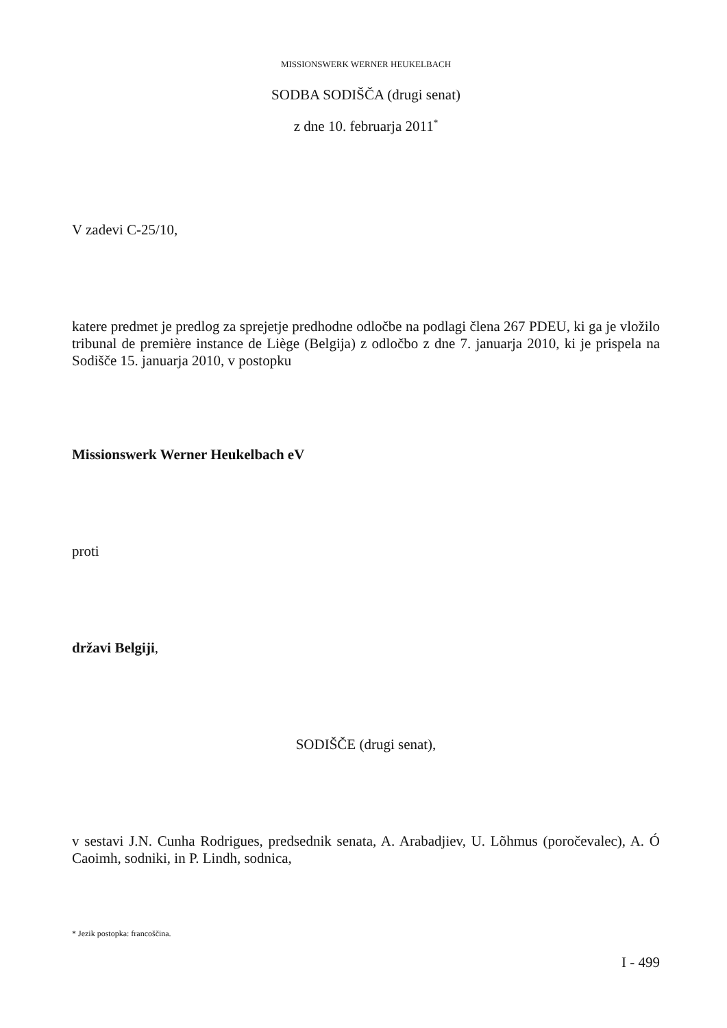MISSIONSWERK WERNER HEUKELBACH
SODBA SODIŠČA (drugi senat)
z dne 10. februarja 2011<sup>*</sup>
V zadevi C-25/10,
katere predmet je predlog za sprejetje predhodne odločbe na podlagi člena 267 PDEU, ki ga je vložilo tribunal de première instance de Liège (Belgija) z odločbo z dne 7. januarja 2010, ki je prispela na Sodišče 15. januarja 2010, v postopku
Missionswerk Werner Heukelbach eV
proti
državi Belgiji,
SODIŠČE (drugi senat),
v sestavi J.N. Cunha Rodrigues, predsednik senata, A. Arabadjiev, U. Lõhmus (poročevalec), A. Ó Caoimh, sodniki, in P. Lindh, sodnica,
* Jezik postopka: francoščina.
I - 499